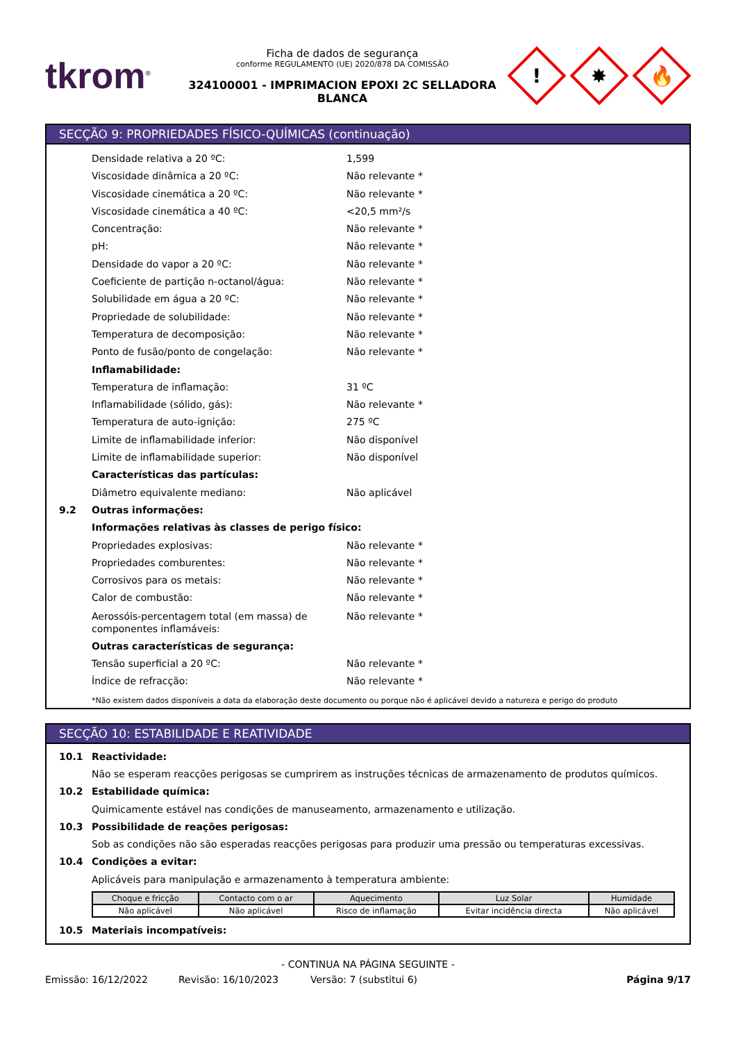tkrom<sup>®</sup>
Ficha de dados de segurança
conforme REGULAMENTO (UE) 2020/878 DA COMISSÃO
324100001 - IMPRIMACION EPOXI 2C SELLADORA BLANCA
!
✸
🔥
SECÇÃO 9: PROPRIEDADES FÍSICO-QUÍMICAS (continuação)
Densidade relativa a 20 ºC: 1,599
Viscosidade dinâmica a 20 ºC: Não relevante *
Viscosidade cinemática a 20 ºC: Não relevante *
Viscosidade cinemática a 40 ºC: <20,5 mm²/s
Concentração: Não relevante *
pH: Não relevante *
Densidade do vapor a 20 ºC: Não relevante *
Coeficiente de partição n-octanol/água: Não relevante *
Solubilidade em água a 20 ºC: Não relevante *
Propriedade de solubilidade: Não relevante *
Temperatura de decomposição: Não relevante *
Ponto de fusão/ponto de congelação: Não relevante *
Inflamabilidade:
Temperatura de inflamação: 31 ºC
Inflamabilidade (sólido, gás): Não relevante *
Temperatura de auto-ignição: 275 ºC
Limite de inflamabilidade inferior: Não disponível
Limite de inflamabilidade superior: Não disponível
Características das partículas:
Diâmetro equivalente mediano: Não aplicável
9.2 Outras informações:
Informações relativas às classes de perigo físico:
Propriedades explosivas: Não relevante *
Propriedades comburentes: Não relevante *
Corrosivos para os metais: Não relevante *
Calor de combustão: Não relevante *
Aerossóis-percentagem total (em massa) de componentes inflamáveis:
Não relevante *
Outras características de segurança:
Tensão superficial a 20 ºC: Não relevante *
Índice de refracção: Não relevante *
*Não existem dados disponíveis a data da elaboração deste documento ou porque não é aplicável devido a natureza e perigo do produto
SECÇÃO 10: ESTABILIDADE E REATIVIDADE
10.1 Reactividade:
Não se esperam reacções perigosas se cumprirem as instruções técnicas de armazenamento de produtos químicos.
10.2 Estabilidade química:
Quimicamente estável nas condições de manuseamento, armazenamento e utilização.
10.3 Possibilidade de reações perigosas:
Sob as condições não são esperadas reacções perigosas para produzir uma pressão ou temperaturas excessivas.
10.4 Condições a evitar:
Aplicáveis para manipulação e armazenamento à temperatura ambiente:
| Choque e fricção | Contacto com o ar | Aquecimento | Luz Solar | Humidade |
| --- | --- | --- | --- | --- |
| Não aplicável | Não aplicável | Risco de inflamação | Evitar incidência directa | Não aplicável |
10.5 Materiais incompatíveis:
- CONTINUA NA PÁGINA SEGUINTE -
Emissão: 16/12/2022 Revisão: 16/10/2023 Versão: 7 (substitui 6) Página 9/17